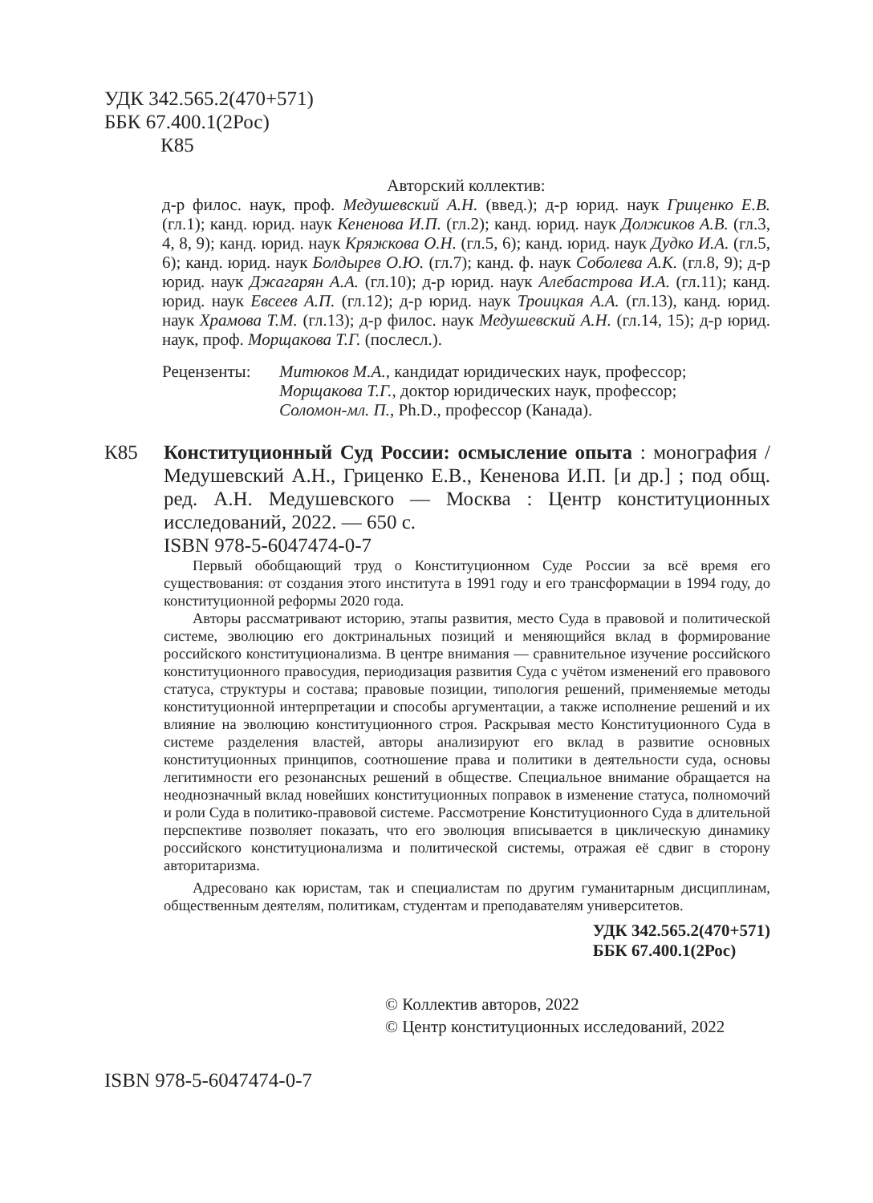УДК 342.565.2(470+571)
ББК 67.400.1(2Рос)
К85
Авторский коллектив:
д-р филос. наук, проф. Медушевский А.Н. (введ.); д-р юрид. наук Гриценко Е.В. (гл.1); канд. юрид. наук Кененова И.П. (гл.2); канд. юрид. наук Должиков А.В. (гл.3, 4, 8, 9); канд. юрид. наук Кряжкова О.Н. (гл.5, 6); канд. юрид. наук Дудко И.А. (гл.5, 6); канд. юрид. наук Болдырев О.Ю. (гл.7); канд. ф. наук Соболева А.К. (гл.8, 9); д-р юрид. наук Джагарян А.А. (гл.10); д-р юрид. наук Алебастрова И.А. (гл.11); канд. юрид. наук Евсеев А.П. (гл.12); д-р юрид. наук Троицкая А.А. (гл.13), канд. юрид. наук Храмова Т.М. (гл.13); д-р филос. наук Медушевский А.Н. (гл.14, 15); д-р юрид. наук, проф. Морщакова Т.Г. (послесл.).
Рецензенты: Митюков М.А., кандидат юридических наук, профессор;
Морщакова Т.Г., доктор юридических наук, профессор;
Соломон-мл. П., Ph.D., профессор (Канада).
К85 Конституционный Суд России: осмысление опыта : монография / Медушевский А.Н., Гриценко Е.В., Кененова И.П. [и др.] ; под общ. ред. А.Н. Медушевского — Москва : Центр конституционных исследований, 2022. — 650 с.
ISBN 978-5-6047474-0-7
Первый обобщающий труд о Конституционном Суде России за всё время его существования: от создания этого института в 1991 году и его трансформации в 1994 году, до конституционной реформы 2020 года.
Авторы рассматривают историю, этапы развития, место Суда в правовой и политической системе, эволюцию его доктринальных позиций и меняющийся вклад в формирование российского конституционализма. В центре внимания — сравнительное изучение российского конституционного правосудия, периодизация развития Суда с учётом изменений его правового статуса, структуры и состава; правовые позиции, типология решений, применяемые методы конституционной интерпретации и способы аргументации, а также исполнение решений и их влияние на эволюцию конституционного строя. Раскрывая место Конституционного Суда в системе разделения властей, авторы анализируют его вклад в развитие основных конституционных принципов, соотношение права и политики в деятельности суда, основы легитимности его резонансных решений в обществе. Специальное внимание обращается на неоднозначный вклад новейших конституционных поправок в изменение статуса, полномочий и роли Суда в политико-правовой системе. Рассмотрение Конституционного Суда в длительной перспективе позволяет показать, что его эволюция вписывается в циклическую динамику российского конституционализма и политической системы, отражая её сдвиг в сторону авторитаризма.
Адресовано как юристам, так и специалистам по другим гуманитарным дисциплинам, общественным деятелям, политикам, студентам и преподавателям университетов.
УДК 342.565.2(470+571)
ББК 67.400.1(2Рос)
© Коллектив авторов, 2022
© Центр конституционных исследований, 2022
ISBN 978-5-6047474-0-7